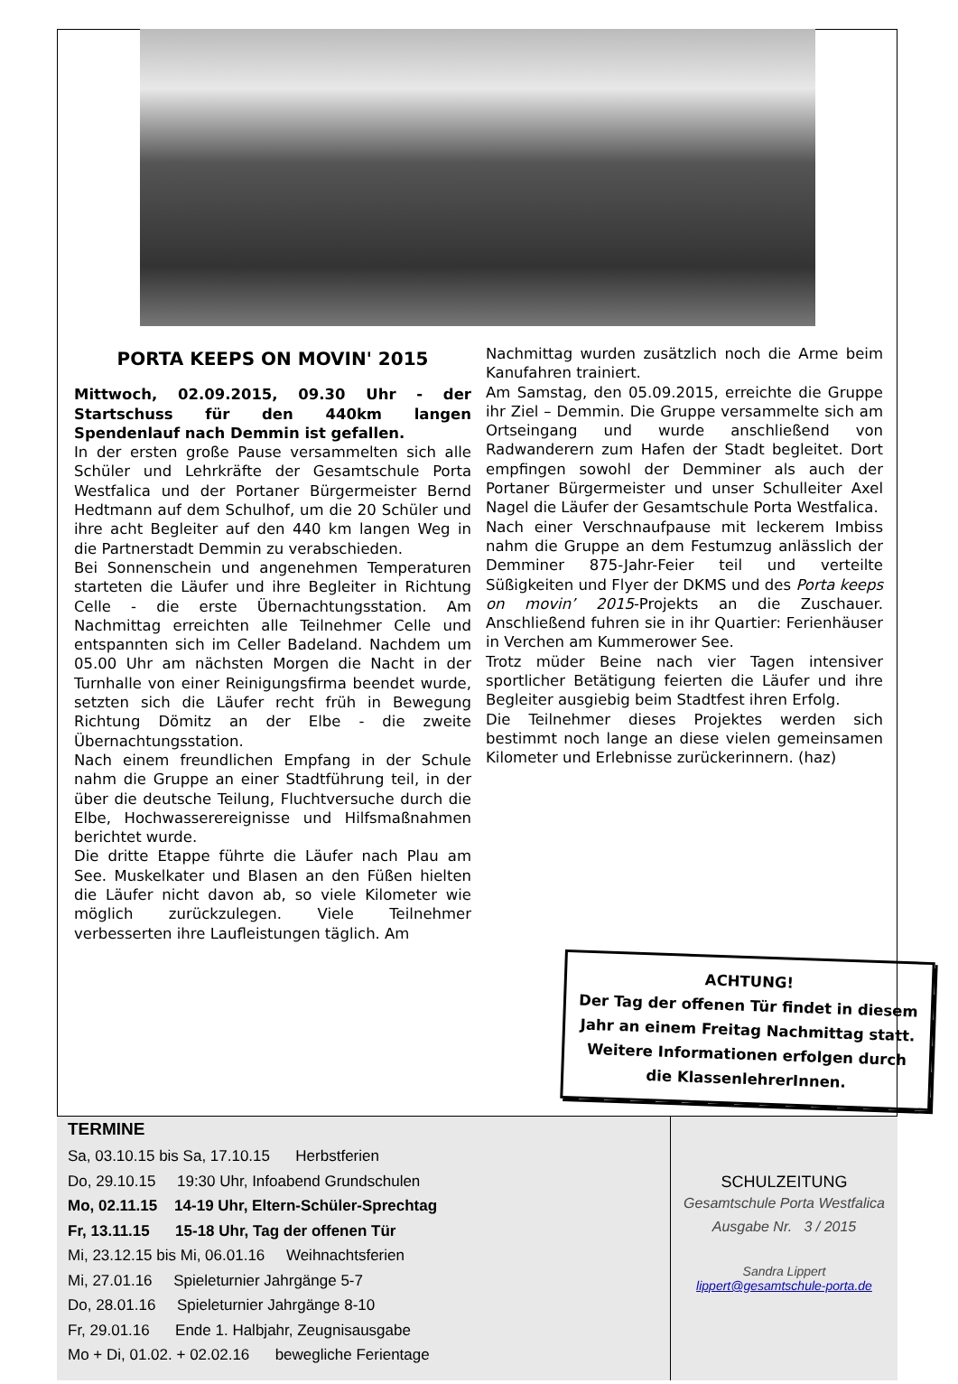PORTA KEEPS ON MOVIN' 2015
Mittwoch, 02.09.2015, 09.30 Uhr - der Startschuss für den 440km langen Spendenlauf nach Demmin ist gefallen.
In der ersten große Pause versammelten sich alle Schüler und Lehrkräfte der Gesamtschule Porta Westfalica und der Portaner Bürgermeister Bernd Hedtmann auf dem Schulhof, um die 20 Schüler und ihre acht Begleiter auf den 440 km langen Weg in die Partnerstadt Demmin zu verabschieden.
Bei Sonnenschein und angenehmen Temperaturen starteten die Läufer und ihre Begleiter in Richtung Celle - die erste Übernachtungsstation. Am Nachmittag erreichten alle Teilnehmer Celle und entspannten sich im Celler Badeland. Nachdem um 05.00 Uhr am nächsten Morgen die Nacht in der Turnhalle von einer Reinigungsfirma beendet wurde, setzten sich die Läufer recht früh in Bewegung Richtung Dömitz an der Elbe - die zweite Übernachtungsstation.
Nach einem freundlichen Empfang in der Schule nahm die Gruppe an einer Stadtführung teil, in der über die deutsche Teilung, Fluchtversuche durch die Elbe, Hochwasserereignisse und Hilfsmaßnahmen berichtet wurde.
Die dritte Etappe führte die Läufer nach Plau am See. Muskelkater und Blasen an den Füßen hielten die Läufer nicht davon ab, so viele Kilometer wie möglich zurückzulegen. Viele Teilnehmer verbesserten ihre Laufleistungen täglich. Am
Nachmittag wurden zusätzlich noch die Arme beim Kanufahren trainiert.
Am Samstag, den 05.09.2015, erreichte die Gruppe ihr Ziel – Demmin. Die Gruppe versammelte sich am Ortseingang und wurde anschließend von Radwanderern zum Hafen der Stadt begleitet. Dort empfingen sowohl der Demminer als auch der Portaner Bürgermeister und unser Schulleiter Axel Nagel die Läufer der Gesamtschule Porta Westfalica.
Nach einer Verschnaufpause mit leckerem Imbiss nahm die Gruppe an dem Festumzug anlässlich der Demminer 875-Jahr-Feier teil und verteilte Süßigkeiten und Flyer der DKMS und des Porta keeps on movin’ 2015-Projekts an die Zuschauer. Anschließend fuhren sie in ihr Quartier: Ferienhäuser in Verchen am Kummerower See.
Trotz müder Beine nach vier Tagen intensiver sportlicher Betätigung feierten die Läufer und ihre Begleiter ausgiebig beim Stadtfest ihren Erfolg.
Die Teilnehmer dieses Projektes werden sich bestimmt noch lange an diese vielen gemeinsamen Kilometer und Erlebnisse zurückerinnern. (haz)
ACHTUNG!
Der Tag der offenen Tür findet in diesem Jahr an einem Freitag Nachmittag statt.
Weitere Informationen erfolgen durch die KlassenlehrerInnen.
TERMINE
Sa, 03.10.15 bis Sa, 17.10.15 Herbstferien
Do, 29.10.15 19:30 Uhr, Infoabend Grundschulen
Mo, 02.11.15 14-19 Uhr, Eltern-Schüler-Sprechtag
Fr, 13.11.15 15-18 Uhr, Tag der offenen Tür
Mi, 23.12.15 bis Mi, 06.01.16 Weihnachtsferien
Mi, 27.01.16 Spieleturnier Jahrgänge 5-7
Do, 28.01.16 Spieleturnier Jahrgänge 8-10
Fr, 29.01.16 Ende 1. Halbjahr, Zeugnisausgabe
Mo + Di, 01.02. + 02.02.16 bewegliche Ferientage
SCHULZEITUNG
Gesamtschule Porta Westfalica
Ausgabe Nr. 3 / 2015
Sandra Lippert
lippert@gesamtschule-porta.de